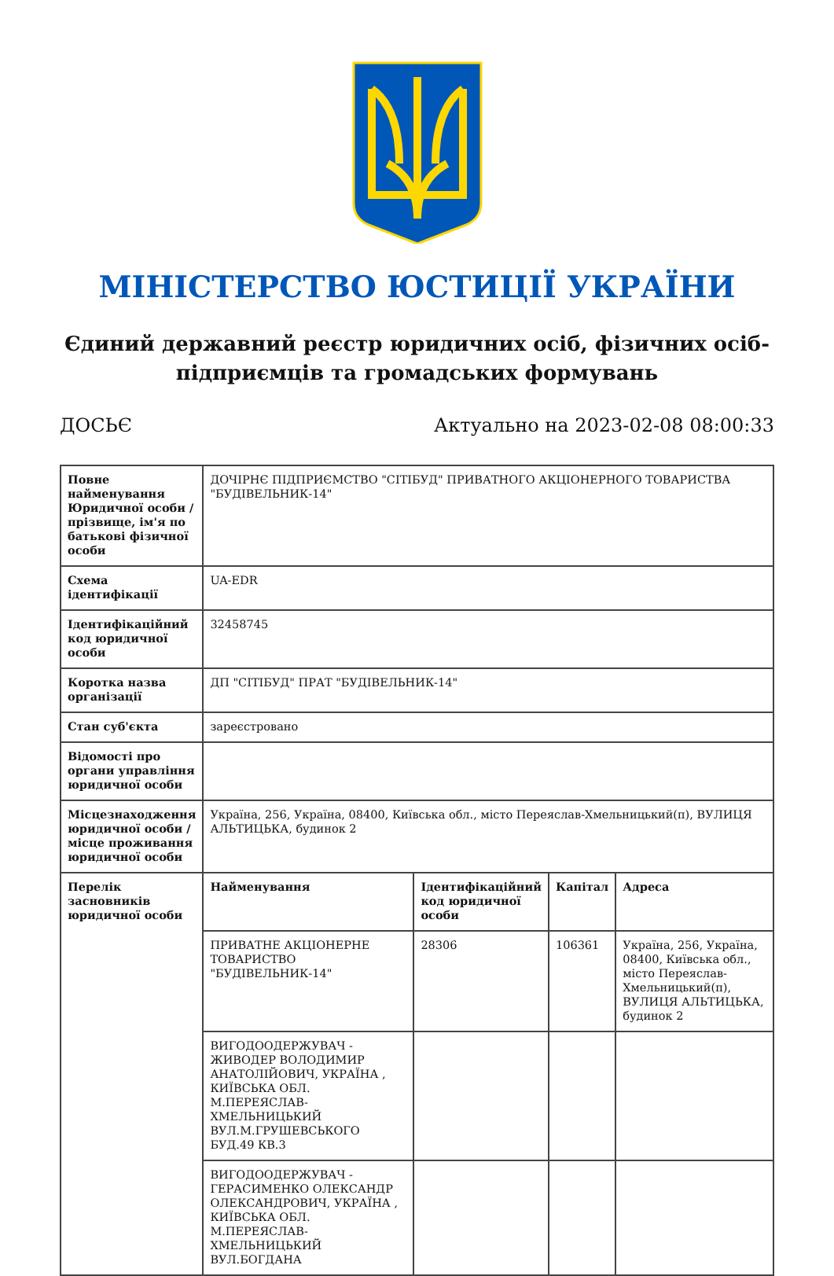МІНІСТЕРСТВО ЮСТИЦІЇ УКРАЇНИ
Єдиний державний реєстр юридичних осіб, фізичних осіб-підприємців та громадських формувань
ДОСЬЄ Актуально на 2023-02-08 08:00:33
| Повне найменування Юридичної особи / прізвище, ім'я по батькові фізичної особи | ДОЧІРНЄ ПІДПРИЄМСТВО "СІТІБУД" ПРИВАТНОГО АКЦІОНЕРНОГО ТОВАРИСТВА "БУДІВЕЛЬНИК-14" | | | |
| Схема ідентифікації | UA-EDR | | | |
| Ідентифікаційний код юридичної особи | 32458745 | | | |
| Коротка назва організації | ДП "СІТІБУД" ПРАТ "БУДІВЕЛЬНИК-14" | | | |
| Стан суб'єкта | зареєстровано | | | |
| Відомості про органи управління юридичної особи | | | | |
| Місцезнаходження юридичної особи / місце проживання юридичної особи | Україна, 256, Україна, 08400, Київська обл., місто Переяслав-Хмельницький(п), ВУЛИЦЯ АЛЬТИЦЬКА, будинок 2 | | | |
| Перелік засновників юридичної особи | Найменування | Ідентифікаційний код юридичної особи | Капітал | Адреса |
| | ПРИВАТНЕ АКЦІОНЕРНЕ ТОВАРИСТВО "БУДІВЕЛЬНИК-14" | 28306 | 106361 | Україна, 256, Україна, 08400, Київська обл., місто Переяслав-Хмельницький(п), ВУЛИЦЯ АЛЬТИЦЬКА, будинок 2 |
| | ВИГОДООДЕРЖУВАЧ - ЖИВОДЕР ВОЛОДИМИР АНАТОЛІЙОВИЧ, УКРАЇНА , КИЇВСЬКА ОБЛ. М.ПЕРЕЯСЛАВ-ХМЕЛЬНИЦЬКИЙ ВУЛ.М.ГРУШЕВСЬКОГО БУД.49 КВ.3 | | | |
| | ВИГОДООДЕРЖУВАЧ - ГЕРАСИМЕНКО ОЛЕКСАНДР ОЛЕКСАНДРОВИЧ, УКРАЇНА , КИЇВСЬКА ОБЛ. М.ПЕРЕЯСЛАВ-ХМЕЛЬНИЦЬКИЙ ВУЛ.БОГДАНА | | | |